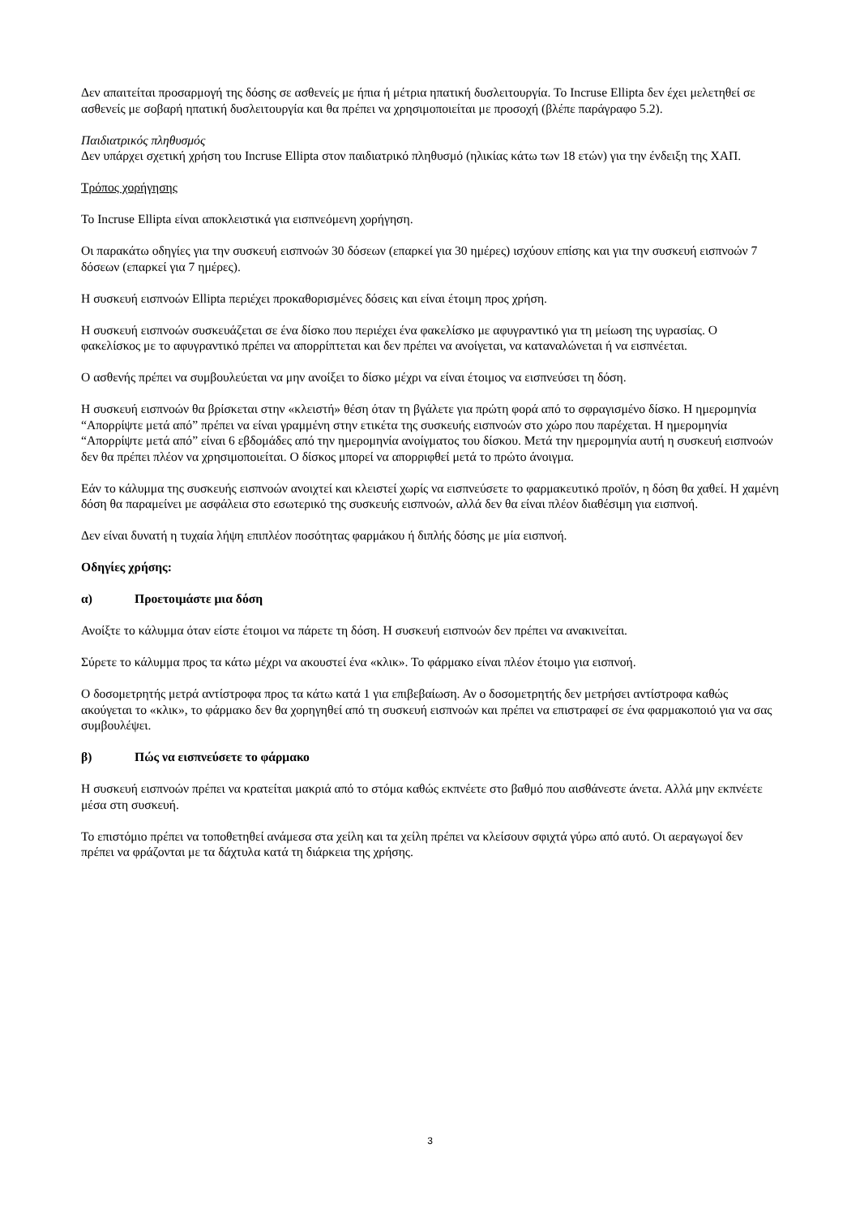Δεν απαιτείται προσαρμογή της δόσης σε ασθενείς με ήπια ή μέτρια ηπατική δυσλειτουργία. Το Incruse Ellipta δεν έχει μελετηθεί σε ασθενείς με σοβαρή ηπατική δυσλειτουργία και θα πρέπει να χρησιμοποιείται με προσοχή (βλέπε παράγραφο 5.2).
Παιδιατρικός πληθυσμός
Δεν υπάρχει σχετική χρήση του Incruse Ellipta στον παιδιατρικό πληθυσμό (ηλικίας κάτω των 18 ετών) για την ένδειξη της ΧΑΠ.
Τρόπος χορήγησης
Το Incruse Ellipta είναι αποκλειστικά για εισπνεόμενη χορήγηση.
Οι παρακάτω οδηγίες για την συσκευή εισπνοών 30 δόσεων (επαρκεί για 30 ημέρες) ισχύουν επίσης και για την συσκευή εισπνοών 7 δόσεων (επαρκεί για 7 ημέρες).
Η συσκευή εισπνοών Ellipta περιέχει προκαθορισμένες δόσεις και είναι έτοιμη προς χρήση.
Η συσκευή εισπνοών συσκευάζεται σε ένα δίσκο που περιέχει ένα φακελίσκο με αφυγραντικό για τη μείωση της υγρασίας. Ο φακελίσκος με το αφυγραντικό πρέπει να απορρίπτεται και δεν πρέπει να ανοίγεται, να καταναλώνεται ή να εισπνέεται.
Ο ασθενής πρέπει να συμβουλεύεται να μην ανοίξει το δίσκο μέχρι να είναι έτοιμος να εισπνεύσει τη δόση.
Η συσκευή εισπνοών θα βρίσκεται στην «κλειστή» θέση όταν τη βγάλετε για πρώτη φορά από το σφραγισμένο δίσκο. Η ημερομηνία “Απορρίψτε μετά από” πρέπει να είναι γραμμένη στην ετικέτα της συσκευής εισπνοών στο χώρο που παρέχεται. Η ημερομηνία “Απορρίψτε μετά από” είναι 6 εβδομάδες από την ημερομηνία ανοίγματος του δίσκου. Μετά την ημερομηνία αυτή η συσκευή εισπνοών δεν θα πρέπει πλέον να χρησιμοποιείται. Ο δίσκος μπορεί να απορριφθεί μετά το πρώτο άνοιγμα.
Εάν το κάλυμμα της συσκευής εισπνοών ανοιχτεί και κλειστεί χωρίς να εισπνεύσετε το φαρμακευτικό προϊόν, η δόση θα χαθεί. Η χαμένη δόση θα παραμείνει με ασφάλεια στο εσωτερικό της συσκευής εισπνοών, αλλά δεν θα είναι πλέον διαθέσιμη για εισπνοή.
Δεν είναι δυνατή η τυχαία λήψη επιπλέον ποσότητας φαρμάκου ή διπλής δόσης με μία εισπνοή.
Οδηγίες χρήσης:
α) Προετοιμάστε μια δόση
Ανοίξτε το κάλυμμα όταν είστε έτοιμοι να πάρετε τη δόση. Η συσκευή εισπνοών δεν πρέπει να ανακινείται.
Σύρετε το κάλυμμα προς τα κάτω μέχρι να ακουστεί ένα «κλικ». Το φάρμακο είναι πλέον έτοιμο για εισπνοή.
Ο δοσομετρητής μετρά αντίστροφα προς τα κάτω κατά 1 για επιβεβαίωση. Αν ο δοσομετρητής δεν μετρήσει αντίστροφα καθώς ακούγεται το «κλικ», το φάρμακο δεν θα χορηγηθεί από τη συσκευή εισπνοών και πρέπει να επιστραφεί σε ένα φαρμακοποιό για να σας συμβουλέψει.
β) Πώς να εισπνεύσετε το φάρμακο
Η συσκευή εισπνοών πρέπει να κρατείται μακριά από το στόμα καθώς εκπνέετε στο βαθμό που αισθάνεστε άνετα. Αλλά μην εκπνέετε μέσα στη συσκευή.
Το επιστόμιο πρέπει να τοποθετηθεί ανάμεσα στα χείλη και τα χείλη πρέπει να κλείσουν σφιχτά γύρω από αυτό. Οι αεραγωγοί δεν πρέπει να φράζονται με τα δάχτυλα κατά τη διάρκεια της χρήσης.
3